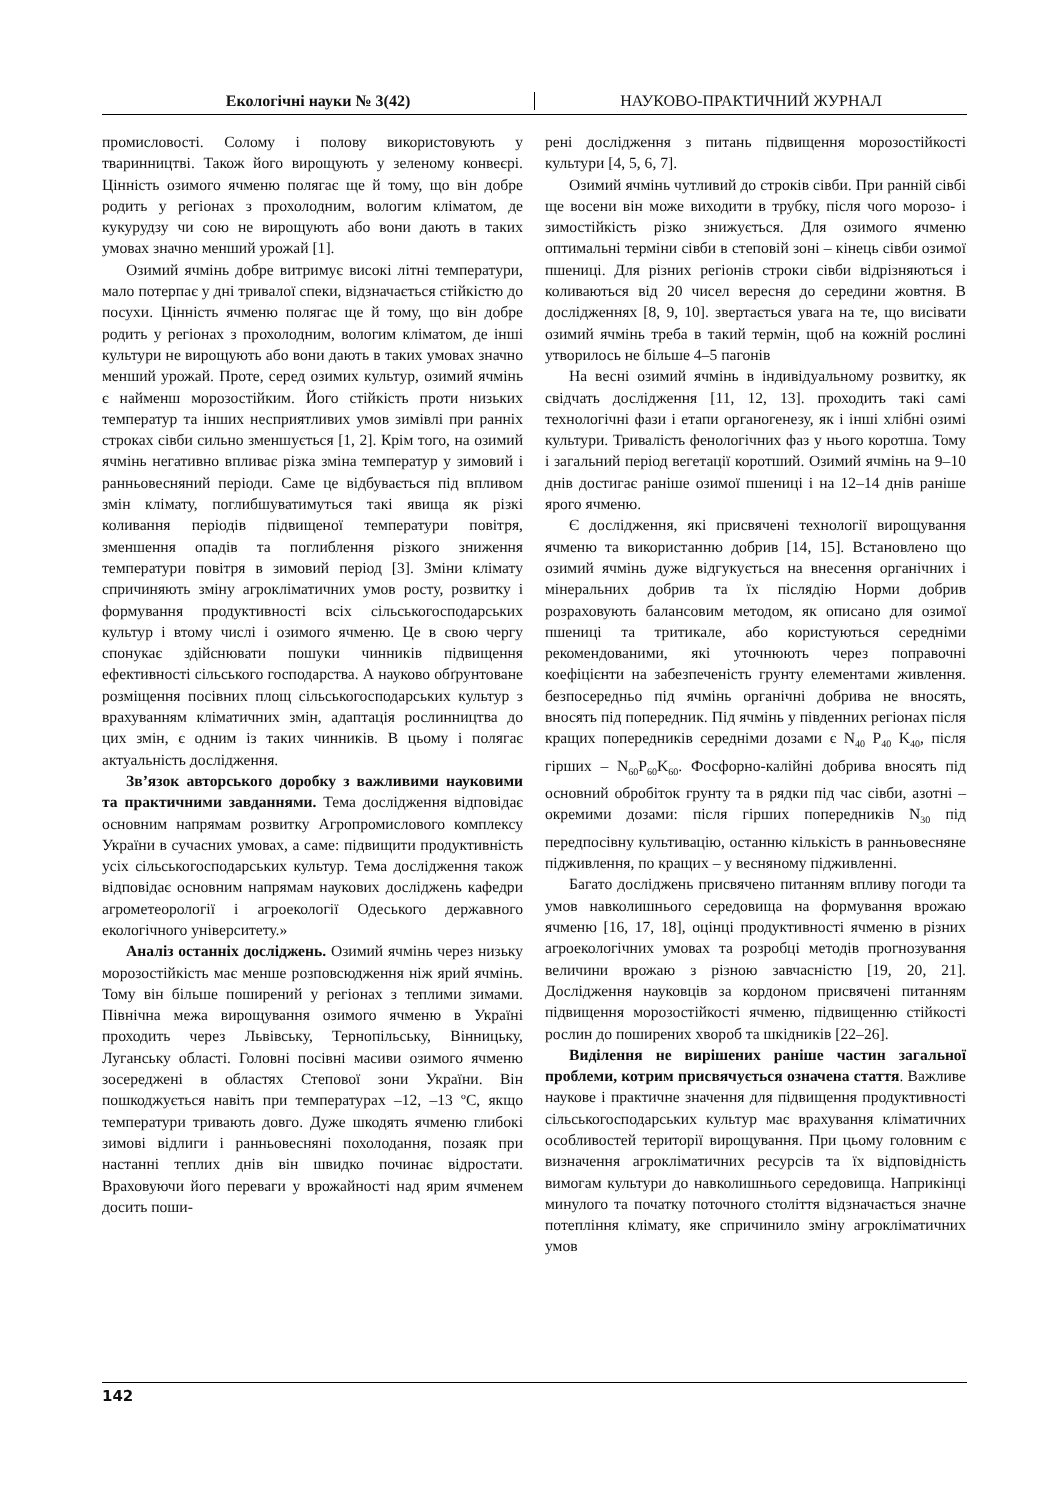Екологічні науки № 3(42) НАУКОВО-ПРАКТИЧНИЙ ЖУРНАЛ
промисловості. Солому і полову використовують у тваринництві. Також його вирощують у зеленому конвеєрі. Цінність озимого ячменю полягає ще й тому, що він добре родить у регіонах з прохолодним, вологим кліматом, де кукурудзу чи сою не вирощують або вони дають в таких умовах значно менший урожай [1].
Озимий ячмінь добре витримує високі літні температури, мало потерпає у дні тривалої спеки, відзначається стійкістю до посухи. Цінність ячменю полягає ще й тому, що він добре родить у регіонах з прохолодним, вологим кліматом, де інші культури не вирощують або вони дають в таких умовах значно менший урожай. Проте, серед озимих культур, озимий ячмінь є найменш морозостійким. Його стійкість проти низьких температур та інших несприятливих умов зимівлі при ранніх строках сівби сильно зменшується [1, 2]. Крім того, на озимий ячмінь негативно впливає різка зміна температур у зимовий і ранньовесняний періоди. Саме це відбувається під впливом змін клімату, поглибшуватимуться такі явища як різкі коливання періодів підвищеної температури повітря, зменшення опадів та поглиблення різкого зниження температури повітря в зимовий період [3]. Зміни клімату спричиняють зміну агрокліматичних умов росту, розвитку і формування продуктивності всіх сільськогосподарських культур і втому числі і озимого ячменю. Це в свою чергу спонукає здійснювати пошуки чинників підвищення ефективності сільського господарства. А науково обґрунтоване розміщення посівних площ сільськогосподарських культур з врахуванням кліматичних змін, адаптація рослинництва до цих змін, є одним із таких чинників. В цьому і полягає актуальність дослідження.
Зв’язок авторського доробку з важливими науковими та практичними завданнями. Тема дослідження відповідає основним напрямам розвитку Агропромислового комплексу України в сучасних умовах, а саме: підвищити продуктивність усіх сільськогосподарських культур. Тема дослідження також відповідає основним напрямам наукових досліджень кафедри агрометеорології і агроекології Одеського державного екологічного університету.»
Аналіз останніх досліджень. Озимий ячмінь через низьку морозостійкість має менше розповсюдження ніж ярий ячмінь. Тому він більше поширений у регіонах з теплими зимами. Північна межа вирощування озимого ячменю в Україні проходить через Львівську, Тернопільську, Вінницьку, Луганську області. Головні посівні масиви озимого ячменю зосереджені в областях Степової зони України. Він пошкоджується навіть при температурах –12, –13 ºС, якщо температури тривають довго. Дуже шкодять ячменю глибокі зимові відлиги і ранньовесняні похолодання, позаяк при настанні теплих днів він швидко починає відростати. Враховуючи його переваги у врожайності над ярим ячменем досить поши-
рені дослідження з питань підвищення морозостійкості культури [4, 5, 6, 7].
Озимий ячмінь чутливий до строків сівби. При ранній сівбі ще восени він може виходити в трубку, після чого морозо- і зимостійкість різко знижується. Для озимого ячменю оптимальні терміни сівби в степовій зоні – кінець сівби озимої пшениці. Для різних регіонів строки сівби відрізняються і коливаються від 20 чисел вересня до середини жовтня. В дослідженнях [8, 9, 10]. звертається увага на те, що висівати озимий ячмінь треба в такий термін, щоб на кожній рослині утворилось не більше 4–5 пагонів
На весні озимий ячмінь в індивідуальному розвитку, як свідчать дослідження [11, 12, 13]. проходить такі самі технологічні фази і етапи органогенезу, як і інші хлібні озимі культури. Тривалість фенологічних фаз у нього коротша. Тому і загальний період вегетації коротший. Озимий ячмінь на 9–10 днів достигає раніше озимої пшениці і на 12–14 днів раніше ярого ячменю.
Є дослідження, які присвячені технології вирощування ячменю та використанню добрив [14, 15]. Встановлено що озимий ячмінь дуже відгукується на внесення органічних і мінеральних добрив та їх післядію Норми добрив розраховують балансовим методом, як описано для озимої пшениці та тритикале, або користуються середніми рекомендованими, які уточнюють через поправочні коефіцієнти на забезпеченість грунту елементами живлення. безпосередньо під ячмінь органічні добрива не вносять, вносять під попередник. Під ячмінь у південних регіонах після кращих попередників середніми дозами є N<sub>40</sub> P<sub>40</sub> K<sub>40</sub>, після гірших – N<sub>60</sub>P<sub>60</sub>K<sub>60</sub>. Фосфорно-калійні добрива вносять під основний обробіток грунту та в рядки під час сівби, азотні – окремими дозами: після гірших попередників N<sub>30</sub> під передпосівну культивацію, останню кількість в ранньовесняне підживлення, по кращих – у весняному підживленні.
Багато досліджень присвячено питанням впливу погоди та умов навколишнього середовища на формування врожаю ячменю [16, 17, 18], оцінці продуктивності ячменю в різних агроекологічних умовах та розробці методів прогнозування величини врожаю з різною завчасністю [19, 20, 21]. Дослідження науковців за кордоном присвячені питанням підвищення морозостійкості ячменю, підвищенню стійкості рослин до поширених хвороб та шкідників [22–26].
Виділення не вирішених раніше частин загальної проблеми, котрим присвячується означена стаття. Важливе наукове і практичне значення для підвищення продуктивності сільськогосподарських культур має врахування кліматичних особливостей території вирощування. При цьому головним є визначення агрокліматичних ресурсів та їх відповідність вимогам культури до навколишнього середовища. Наприкінці минулого та початку поточного століття відзначається значне потепління клімату, яке спричинило зміну агрокліматичних умов
142